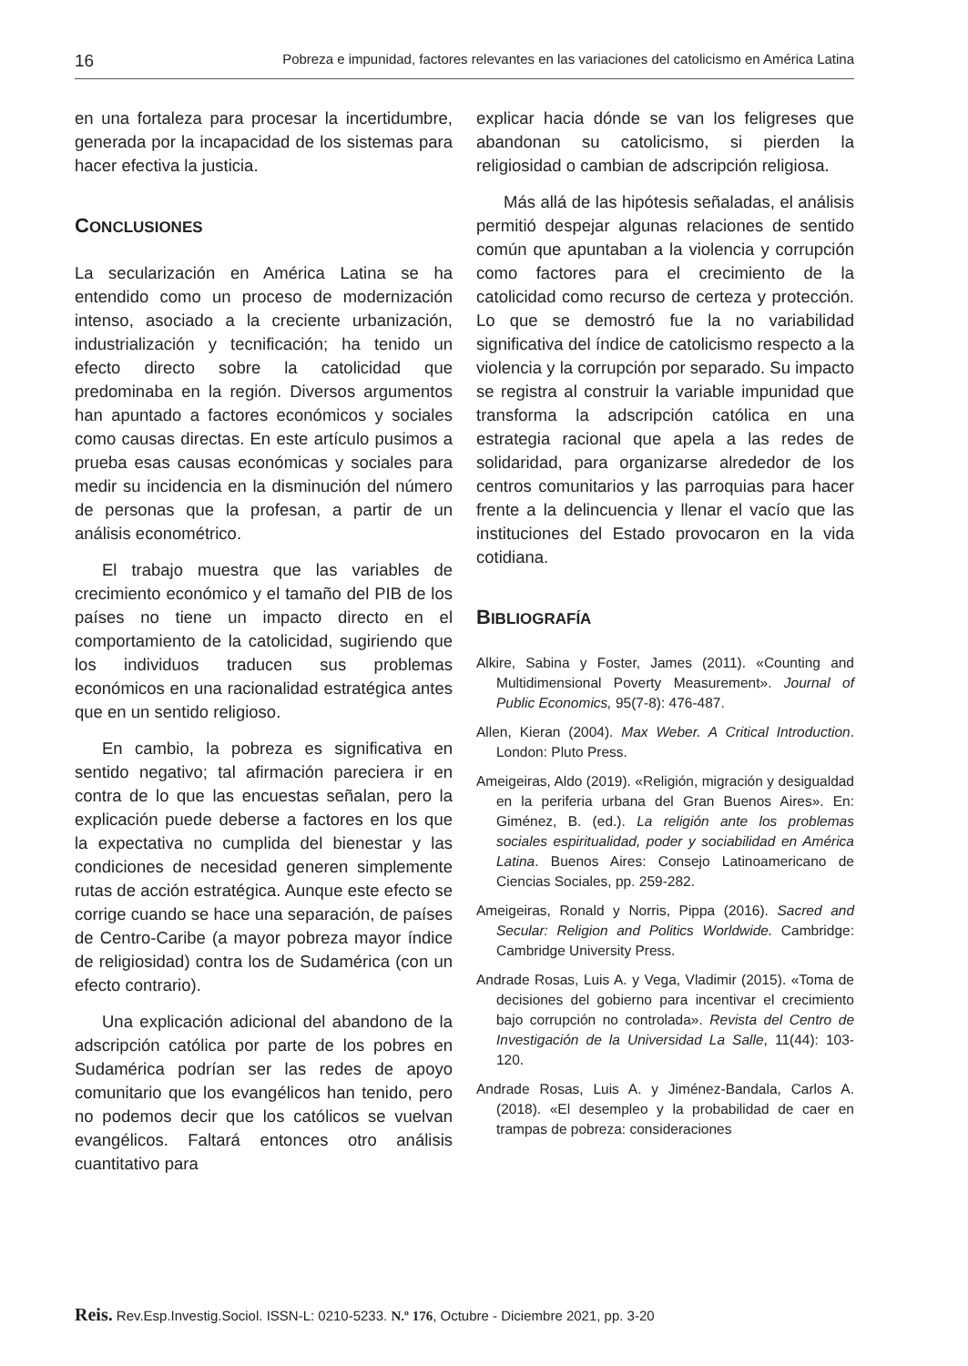16 Pobreza e impunidad, factores relevantes en las variaciones del catolicismo en América Latina
en una fortaleza para procesar la incertidumbre, generada por la incapacidad de los sistemas para hacer efectiva la justicia.
CONCLUSIONES
La secularización en América Latina se ha entendido como un proceso de modernización intenso, asociado a la creciente urbanización, industrialización y tecnificación; ha tenido un efecto directo sobre la catolicidad que predominaba en la región. Diversos argumentos han apuntado a factores económicos y sociales como causas directas. En este artículo pusimos a prueba esas causas económicas y sociales para medir su incidencia en la disminución del número de personas que la profesan, a partir de un análisis econométrico.
El trabajo muestra que las variables de crecimiento económico y el tamaño del PIB de los países no tiene un impacto directo en el comportamiento de la catolicidad, sugiriendo que los individuos traducen sus problemas económicos en una racionalidad estratégica antes que en un sentido religioso.
En cambio, la pobreza es significativa en sentido negativo; tal afirmación pareciera ir en contra de lo que las encuestas señalan, pero la explicación puede deberse a factores en los que la expectativa no cumplida del bienestar y las condiciones de necesidad generen simplemente rutas de acción estratégica. Aunque este efecto se corrige cuando se hace una separación, de países de Centro-Caribe (a mayor pobreza mayor índice de religiosidad) contra los de Sudamérica (con un efecto contrario).
Una explicación adicional del abandono de la adscripción católica por parte de los pobres en Sudamérica podrían ser las redes de apoyo comunitario que los evangélicos han tenido, pero no podemos decir que los católicos se vuelvan evangélicos. Faltará entonces otro análisis cuantitativo para
explicar hacia dónde se van los feligreses que abandonan su catolicismo, si pierden la religiosidad o cambian de adscripción religiosa.
Más allá de las hipótesis señaladas, el análisis permitió despejar algunas relaciones de sentido común que apuntaban a la violencia y corrupción como factores para el crecimiento de la catolicidad como recurso de certeza y protección. Lo que se demostró fue la no variabilidad significativa del índice de catolicismo respecto a la violencia y la corrupción por separado. Su impacto se registra al construir la variable impunidad que transforma la adscripción católica en una estrategia racional que apela a las redes de solidaridad, para organizarse alrededor de los centros comunitarios y las parroquias para hacer frente a la delincuencia y llenar el vacío que las instituciones del Estado provocaron en la vida cotidiana.
BIBLIOGRAFÍA
Alkire, Sabina y Foster, James (2011). «Counting and Multidimensional Poverty Measurement». Journal of Public Economics, 95(7-8): 476-487.
Allen, Kieran (2004). Max Weber. A Critical Introduction. London: Pluto Press.
Ameigeiras, Aldo (2019). «Religión, migración y desigualdad en la periferia urbana del Gran Buenos Aires». En: Giménez, B. (ed.). La religión ante los problemas sociales espiritualidad, poder y sociabilidad en América Latina. Buenos Aires: Consejo Latinoamericano de Ciencias Sociales, pp. 259-282.
Ameigeiras, Ronald y Norris, Pippa (2016). Sacred and Secular: Religion and Politics Worldwide. Cambridge: Cambridge University Press.
Andrade Rosas, Luis A. y Vega, Vladimir (2015). «Toma de decisiones del gobierno para incentivar el crecimiento bajo corrupción no controlada». Revista del Centro de Investigación de la Universidad La Salle, 11(44): 103-120.
Andrade Rosas, Luis A. y Jiménez-Bandala, Carlos A. (2018). «El desempleo y la probabilidad de caer en trampas de pobreza: consideraciones
Reis. Rev.Esp.Investig.Sociol. ISSN-L: 0210-5233. N.º 176, Octubre - Diciembre 2021, pp. 3-20